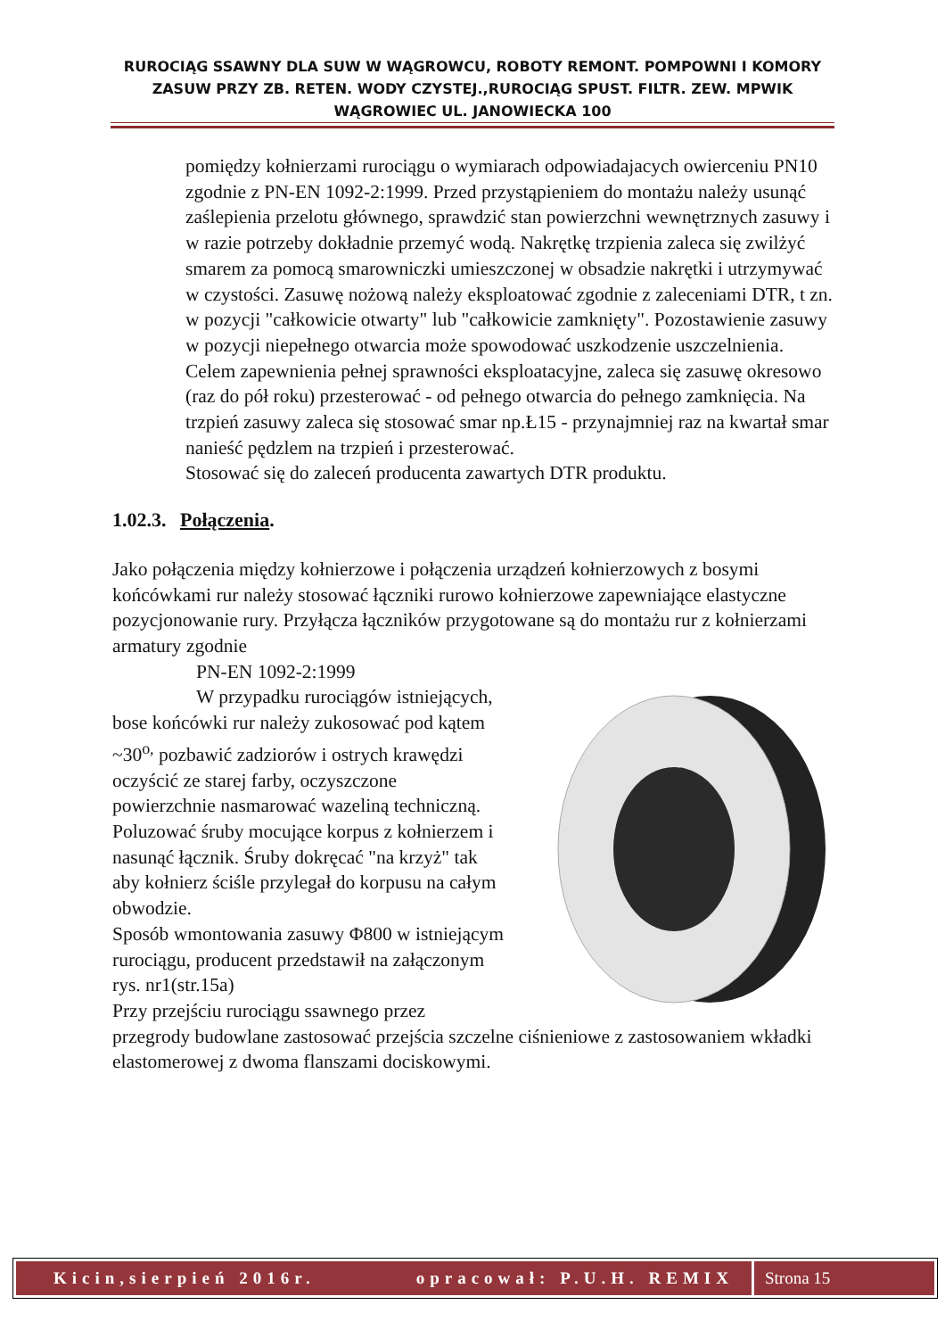RUROCIĄG SSAWNY DLA SUW W WĄGROWCU, ROBOTY REMONT. POMPOWNI I KOMORY ZASUW PRZY ZB. RETEN. WODY CZYSTEJ.,RUROCIĄG SPUST. FILTR. ZEW. MPWIK WĄGROWIEC UL. JANOWIECKA 100
pomiędzy kołnierzami rurociągu o wymiarach odpowiadajacych owierceniu PN10 zgodnie z PN-EN 1092-2:1999. Przed przystąpieniem do montażu należy usunąć zaślepienia przelotu głównego, sprawdzić stan powierzchni wewnętrznych zasuwy i w razie potrzeby dokładnie przemyć wodą. Nakrętkę trzpienia zaleca się zwilżyć smarem za pomocą smarowniczki umieszczonej w obsadzie nakrętki i utrzymywać w czystości. Zasuwę nożową należy eksploatować zgodnie z zaleceniami DTR, t zn. w pozycji "całkowicie otwarty" lub "całkowicie zamknięty". Pozostawienie zasuwy w pozycji niepełnego otwarcia może spowodować uszkodzenie uszczelnienia. Celem zapewnienia pełnej sprawności eksploatacyjne, zaleca się zasuwę okresowo (raz do pół roku) przesterować - od pełnego otwarcia do pełnego zamknięcia. Na trzpień zasuwy zaleca się stosować smar np.Ł15 - przynajmniej raz na kwartał smar nanieść pędzlem na trzpień i przesterować.
Stosować się do zaleceń producenta zawartych DTR produktu.
1.02.3. Połączenia.
Jako połączenia między kołnierzowe i połączenia urządzeń kołnierzowych z bosymi końcówkami rur należy stosować łączniki rurowo kołnierzowe zapewniające elastyczne pozycjonowanie rury. Przyłącza łączników przygotowane są do montażu rur z kołnierzami armatury zgodnie
PN-EN 1092-2:1999
W przypadku rurociągów istniejących, bose końcówki rur należy zukosować pod kątem ~30<sup>o,</sup> pozbawić zadziorów i ostrych krawędzi oczyścić ze starej farby, oczyszczone powierzchnie nasmarować wazeliną techniczną. Poluzować śruby mocujące korpus z kołnierzem i nasunąć łącznik. Śruby dokręcać "na krzyż" tak aby kołnierz ściśle przylegał do korpusu na całym obwodzie.
Sposób wmontowania zasuwy Φ800 w istniejącym rurociągu, producent przedstawił na załączonym rys. nr1(str.15a)
Przy przejściu rurociągu ssawnego przez przegrody budowlane zastosować przejścia szczelne ciśnieniowe z zastosowaniem wkładki elastomerowej z dwoma flanszami dociskowymi.
Kicin,sierpień 2016r. opracował: P.U.H. REMIX
Strona 15